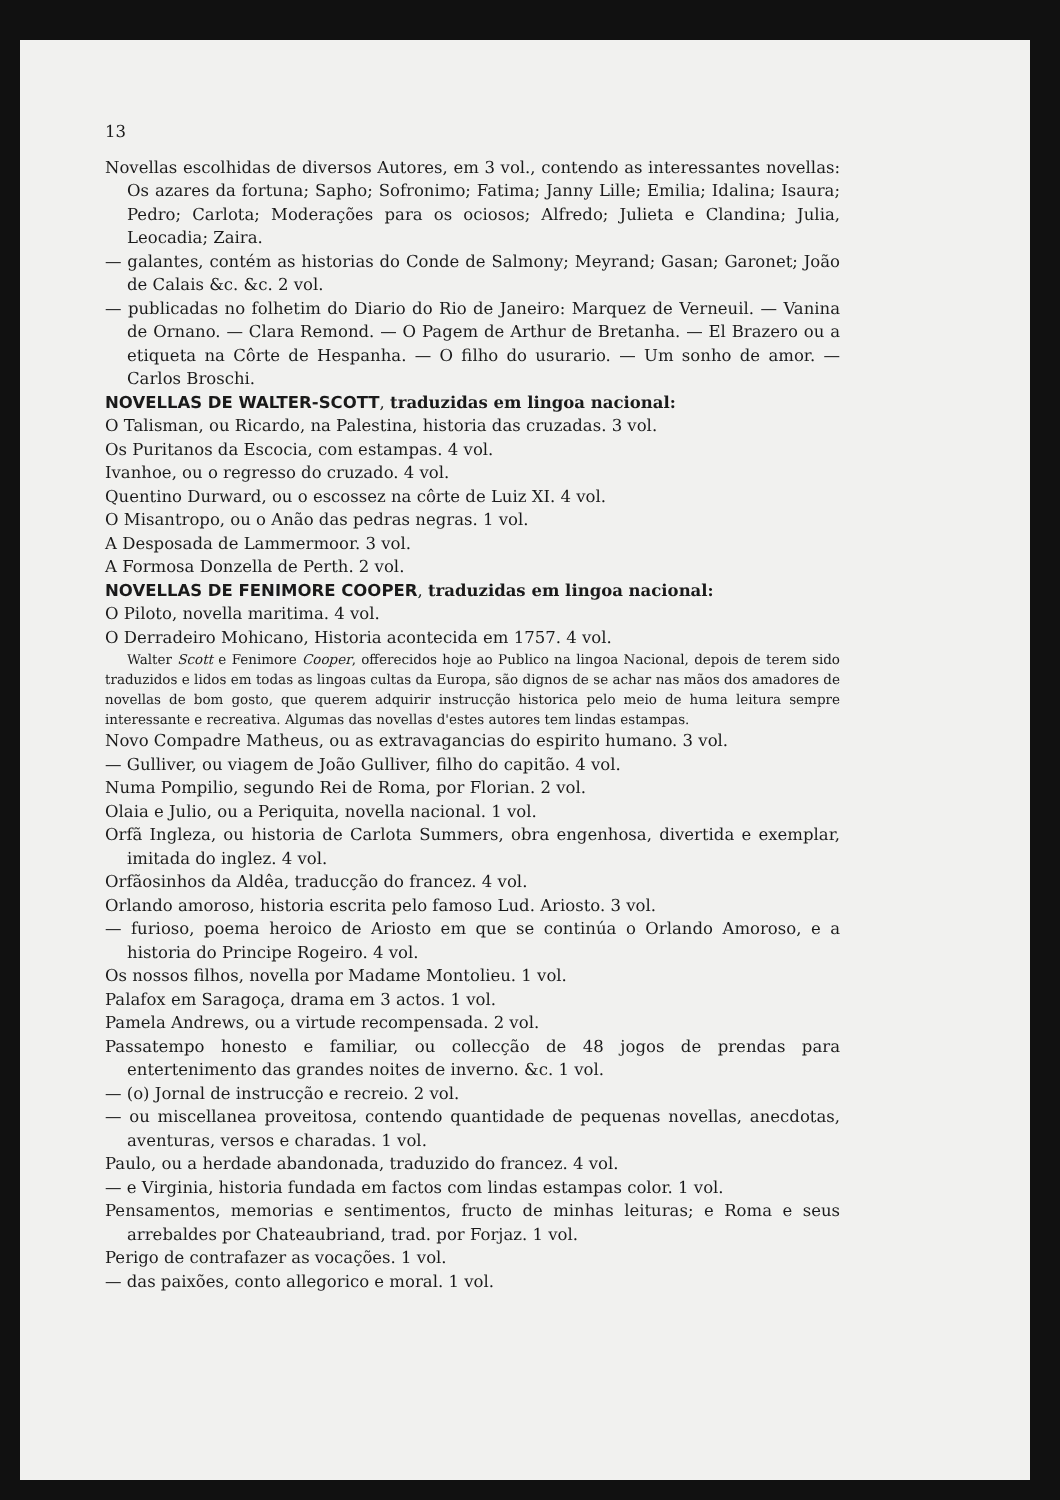13
Novellas escolhidas de diversos Autores, em 3 vol., contendo as interessantes novellas: Os azares da fortuna; Sapho; Sofronimo; Fatima; Janny Lille; Emilia; Idalina; Isaura; Pedro; Carlota; Moderações para os ociosos; Alfredo; Julieta e Clandina; Julia, Leocadia; Zaira.
— galantes, contém as historias do Conde de Salmony; Meyrand; Gasan; Garonet; João de Calais &c. &c. 2 vol.
— publicadas no folhetim do Diario do Rio de Janeiro: Marquez de Verneuil. — Vanina de Ornano. — Clara Remond. — O Pagem de Arthur de Bretanha. — El Brazero ou a etiqueta na Côrte de Hespanha. — O filho do usurario. — Um sonho de amor. — Carlos Broschi.
NOVELLAS DE WALTER-SCOTT, traduzidas em lingoa nacional:
O Talisman, ou Ricardo, na Palestina, historia das cruzadas. 3 vol.
Os Puritanos da Escocia, com estampas. 4 vol.
Ivanhoe, ou o regresso do cruzado. 4 vol.
Quentino Durward, ou o escossez na côrte de Luiz XI. 4 vol.
O Misantropo, ou o Anão das pedras negras. 1 vol.
A Desposada de Lammermoor. 3 vol.
A Formosa Donzella de Perth. 2 vol.
NOVELLAS DE FENIMORE COOPER, traduzidas em lingoa nacional:
O Piloto, novella maritima. 4 vol.
O Derradeiro Mohicano, Historia acontecida em 1757. 4 vol.
Walter Scott e Fenimore Cooper, offerecidos hoje ao Publico na lingoa Nacional, depois de terem sido traduzidos e lidos em todas as lingoas cultas da Europa, são dignos de se achar nas mãos dos amadores de novellas de bom gosto, que querem adquirir instrucção historica pelo meio de huma leitura sempre interessante e recreativa. Algumas das novellas d'estes autores tem lindas estampas.
Novo Compadre Matheus, ou as extravagancias do espirito humano. 3 vol.
— Gulliver, ou viagem de João Gulliver, filho do capitão. 4 vol.
Numa Pompilio, segundo Rei de Roma, por Florian. 2 vol.
Olaia e Julio, ou a Periquita, novella nacional. 1 vol.
Orfã Ingleza, ou historia de Carlota Summers, obra engenhosa, divertida e exemplar, imitada do inglez. 4 vol.
Orfãosinhos da Aldêa, traducção do francez. 4 vol.
Orlando amoroso, historia escrita pelo famoso Lud. Ariosto. 3 vol.
— furioso, poema heroico de Ariosto em que se continúa o Orlando Amoroso, e a historia do Principe Rogeiro. 4 vol.
Os nossos filhos, novella por Madame Montolieu. 1 vol.
Palafox em Saragoça, drama em 3 actos. 1 vol.
Pamela Andrews, ou a virtude recompensada. 2 vol.
Passatempo honesto e familiar, ou collecção de 48 jogos de prendas para entertenimento das grandes noites de inverno. &c. 1 vol.
— (o) Jornal de instrucção e recreio. 2 vol.
— ou miscellanea proveitosa, contendo quantidade de pequenas novellas, anecdotas, aventuras, versos e charadas. 1 vol.
Paulo, ou a herdade abandonada, traduzido do francez. 4 vol.
— e Virginia, historia fundada em factos com lindas estampas color. 1 vol.
Pensamentos, memorias e sentimentos, fructo de minhas leituras; e Roma e seus arrebaldes por Chateaubriand, trad. por Forjaz. 1 vol.
Perigo de contrafazer as vocações. 1 vol.
— das paixões, conto allegorico e moral. 1 vol.